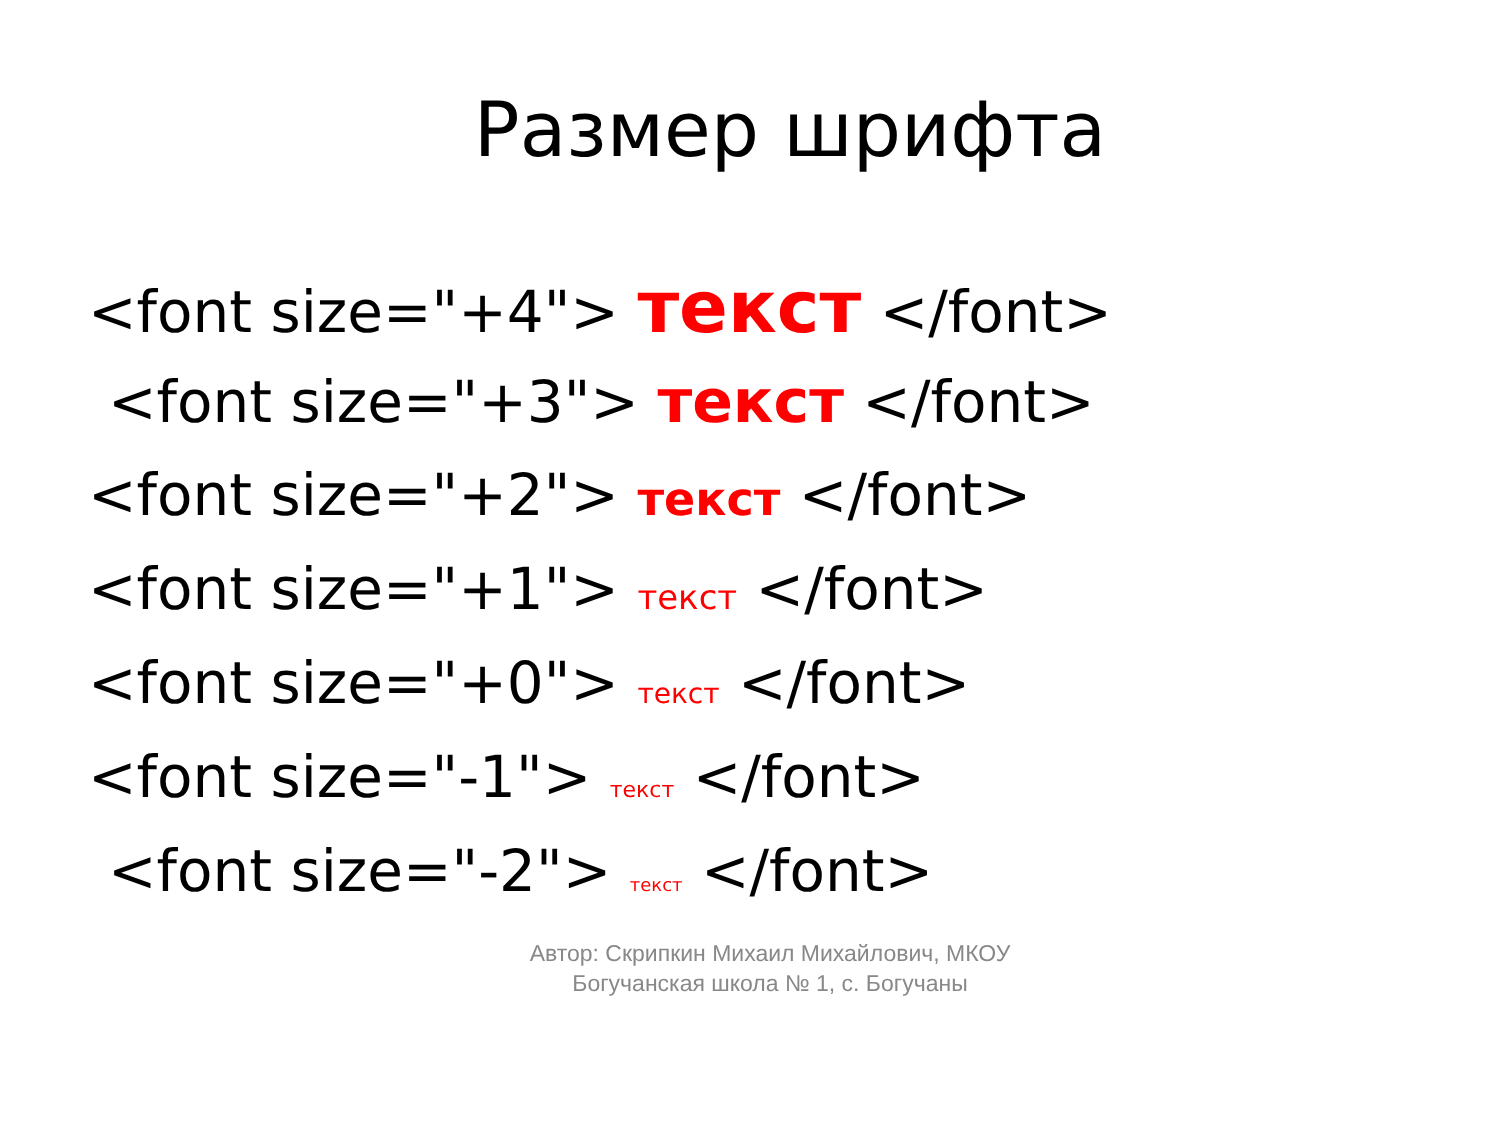Размер шрифта
<font size="+4"> текст </font>
<font size="+3"> текст </font>
<font size="+2"> текст </font>
<font size="+1"> текст </font>
<font size="+0"> текст </font>
<font size="-1"> текст </font>
<font size="-2"> текст </font>
Автор: Скрипкин Михаил Михайлович, МКОУ Богучанская школа № 1, с. Богучаны